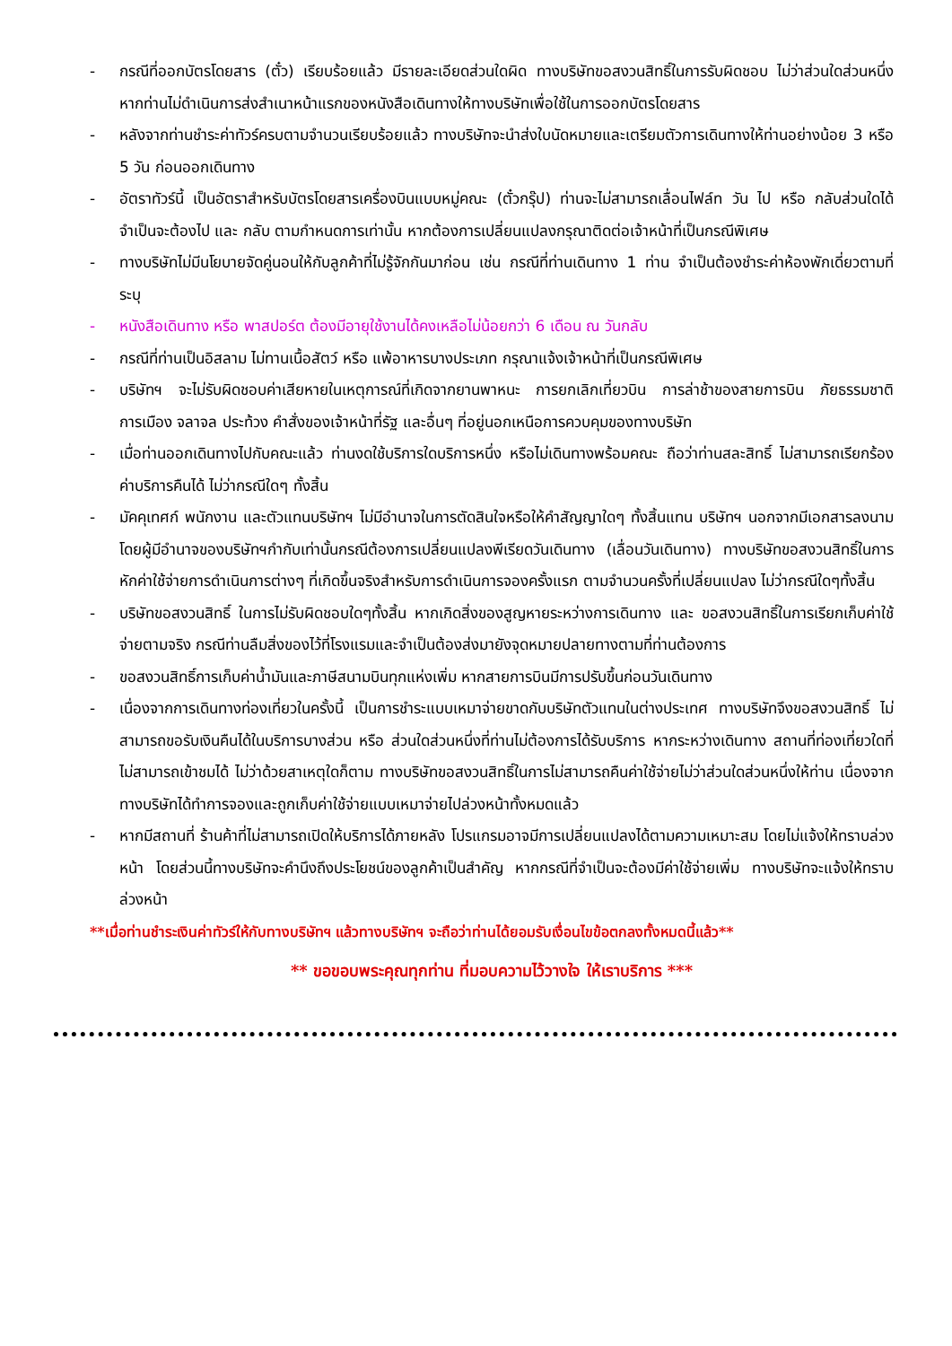- กรณีที่ออกบัตรโดยสาร (ตั๋ว) เรียบร้อยแล้ว มีรายละเอียดส่วนใดผิด ทางบริษัทขอสงวนสิทธิ์ในการรับผิดชอบ ไม่ว่าส่วนใดส่วนหนึ่ง หากท่านไม่ดำเนินการส่งสำเนาหน้าแรกของหนังสือเดินทางให้ทางบริษัทเพื่อใช้ในการออกบัตรโดยสาร
- หลังจากท่านชำระค่าทัวร์ครบตามจำนวนเรียบร้อยแล้ว ทางบริษัทจะนำส่งใบนัดหมายและเตรียมตัวการเดินทางให้ท่านอย่างน้อย 3 หรือ 5 วัน ก่อนออกเดินทาง
- อัตราทัวร์นี้ เป็นอัตราสำหรับบัตรโดยสารเครื่องบินแบบหมู่คณะ (ตั๋วกรุ๊ป) ท่านจะไม่สามารถเลื่อนไฟล์ท วัน ไป หรือ กลับส่วนใดได้ จำเป็นจะต้องไป และ กลับ ตามกำหนดการเท่านั้น หากต้องการเปลี่ยนแปลงกรุณาติดต่อเจ้าหน้าที่เป็นกรณีพิเศษ
- ทางบริษัทไม่มีนโยบายจัดคู่นอนให้กับลูกค้าที่ไม่รู้จักกันมาก่อน เช่น กรณีที่ท่านเดินทาง 1 ท่าน จำเป็นต้องชำระค่าห้องพักเดี่ยวตามที่ระบุ
- หนังสือเดินทาง หรือ พาสปอร์ต ต้องมีอายุใช้งานได้คงเหลือไม่น้อยกว่า 6 เดือน ณ วันกลับ
- กรณีที่ท่านเป็นอิสลาม ไม่ทานเนื้อสัตว์ หรือ แพ้อาหารบางประเภท กรุณาแจ้งเจ้าหน้าที่เป็นกรณีพิเศษ
- บริษัทฯ จะไม่รับผิดชอบค่าเสียหายในเหตุการณ์ที่เกิดจากยานพาหนะ การยกเลิกเที่ยวบิน การล่าช้าของสายการบิน ภัยธรรมชาติ การเมือง จลาจล ประท้วง คำสั่งของเจ้าหน้าที่รัฐ และอื่นๆ ที่อยู่นอกเหนือการควบคุมของทางบริษัท
- เมื่อท่านออกเดินทางไปกับคณะแล้ว ท่านงดใช้บริการใดบริการหนึ่ง หรือไม่เดินทางพร้อมคณะ ถือว่าท่านสละสิทธิ์ ไม่สามารถเรียกร้องค่าบริการคืนได้ ไม่ว่ากรณีใดๆ ทั้งสิ้น
- มัคคุเทศก์ พนักงาน และตัวแทนบริษัทฯ ไม่มีอำนาจในการตัดสินใจหรือให้คำสัญญาใดๆ ทั้งสิ้นแทน บริษัทฯ นอกจากมีเอกสารลงนามโดยผู้มีอำนาจของบริษัทฯกำกับเท่านั้นกรณีต้องการเปลี่ยนแปลงพีเรียดวันเดินทาง (เลื่อนวันเดินทาง) ทางบริษัทขอสงวนสิทธิ์ในการหักค่าใช้จ่ายการดำเนินการต่างๆ ที่เกิดขึ้นจริงสำหรับการดำเนินการจองครั้งแรก ตามจำนวนครั้งที่เปลี่ยนแปลง ไม่ว่ากรณีใดๆทั้งสิ้น
- บริษัทขอสงวนสิทธิ์ ในการไม่รับผิดชอบใดๆทั้งสิ้น หากเกิดสิ่งของสูญหายระหว่างการเดินทาง และ ขอสงวนสิทธิ์ในการเรียกเก็บค่าใช้จ่ายตามจริง กรณีท่านลืมสิ่งของไว้ที่โรงแรมและจำเป็นต้องส่งมายังจุดหมายปลายทางตามที่ท่านต้องการ
- ขอสงวนสิทธิ์การเก็บค่าน้ำมันและภาษีสนามบินทุกแห่งเพิ่ม หากสายการบินมีการปรับขึ้นก่อนวันเดินทาง
- เนื่องจากการเดินทางท่องเที่ยวในครั้งนี้ เป็นการชำระแบบเหมาจ่ายขาดกับบริษัทตัวแทนในต่างประเทศ ทางบริษัทจึงขอสงวนสิทธิ์ ไม่สามารถขอรับเงินคืนได้ในบริการบางส่วน หรือ ส่วนใดส่วนหนึ่งที่ท่านไม่ต้องการได้รับบริการ หากระหว่างเดินทาง สถานที่ท่องเที่ยวใดที่ไม่สามารถเข้าชมได้ ไม่ว่าด้วยสาเหตุใดก็ตาม ทางบริษัทขอสงวนสิทธิ์ในการไม่สามารถคืนค่าใช้จ่ายไม่ว่าส่วนใดส่วนหนึ่งให้ท่าน เนื่องจากทางบริษัทได้ทำการจองและถูกเก็บค่าใช้จ่ายแบบเหมาจ่ายไปล่วงหน้าทั้งหมดแล้ว
- หากมีสถานที่ ร้านค้าที่ไม่สามารถเปิดให้บริการได้ภายหลัง โปรแกรมอาจมีการเปลี่ยนแปลงได้ตามความเหมาะสม โดยไม่แจ้งให้ทราบล่วงหน้า โดยส่วนนี้ทางบริษัทจะคำนึงถึงประโยชน์ของลูกค้าเป็นสำคัญ หากกรณีที่จำเป็นจะต้องมีค่าใช้จ่ายเพิ่ม ทางบริษัทจะแจ้งให้ทราบล่วงหน้า
**เมื่อท่านชำระเงินค่าทัวร์ให้กับทางบริษัทฯ แล้วทางบริษัทฯ จะถือว่าท่านได้ยอมรับเงื่อนไขข้อตกลงทั้งหมดนี้แล้ว**
** ขอขอบพระคุณทุกท่าน ที่มอบความไว้วางใจ ให้เราบริการ ***